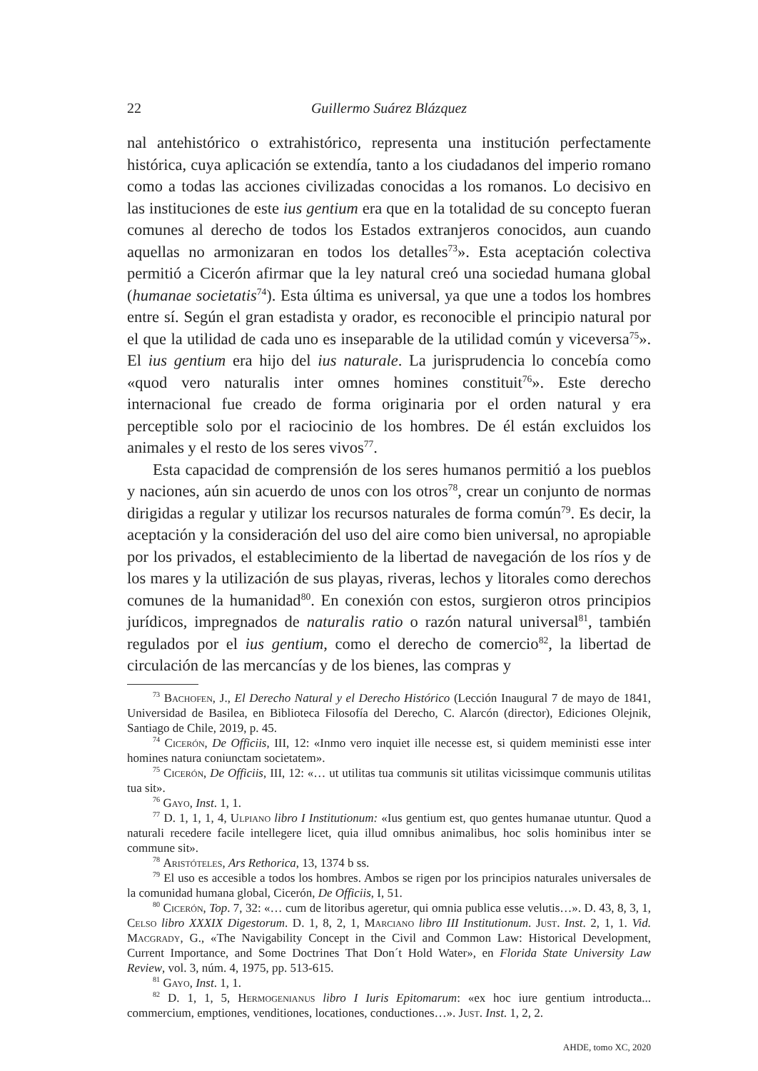22 Guillermo Suárez Blázquez
nal antehistórico o extrahistórico, representa una institución perfectamente histórica, cuya aplicación se extendía, tanto a los ciudadanos del imperio romano como a todas las acciones civilizadas conocidas a los romanos. Lo decisivo en las instituciones de este ius gentium era que en la totalidad de su concepto fueran comunes al derecho de todos los Estados extranjeros conocidos, aun cuando aquellas no armonizaran en todos los detalles<sup>73</sup>». Esta aceptación colectiva permitió a Cicerón afirmar que la ley natural creó una sociedad humana global (humanae societatis<sup>74</sup>). Esta última es universal, ya que une a todos los hombres entre sí. Según el gran estadista y orador, es reconocible el principio natural por el que la utilidad de cada uno es inseparable de la utilidad común y viceversa<sup>75</sup>». El ius gentium era hijo del ius naturale. La jurisprudencia lo concebía como «quod vero naturalis inter omnes homines constituit<sup>76</sup>». Este derecho internacional fue creado de forma originaria por el orden natural y era perceptible solo por el raciocinio de los hombres. De él están excluidos los animales y el resto de los seres vivos<sup>77</sup>.
Esta capacidad de comprensión de los seres humanos permitió a los pueblos y naciones, aún sin acuerdo de unos con los otros<sup>78</sup>, crear un conjunto de normas dirigidas a regular y utilizar los recursos naturales de forma común<sup>79</sup>. Es decir, la aceptación y la consideración del uso del aire como bien universal, no apropiable por los privados, el establecimiento de la libertad de navegación de los ríos y de los mares y la utilización de sus playas, riveras, lechos y litorales como derechos comunes de la humanidad<sup>80</sup>. En conexión con estos, surgieron otros principios jurídicos, impregnados de naturalis ratio o razón natural universal<sup>81</sup>, también regulados por el ius gentium, como el derecho de comercio<sup>82</sup>, la libertad de circulación de las mercancías y de los bienes, las compras y
<sup>73</sup> Bachofen, J., El Derecho Natural y el Derecho Histórico (Lección Inaugural 7 de mayo de 1841, Universidad de Basilea, en Biblioteca Filosofía del Derecho, C. Alarcón (director), Ediciones Olejnik, Santiago de Chile, 2019, p. 45.
<sup>74</sup> Cicerón, De Officiis, III, 12: «Inmo vero inquiet ille necesse est, si quidem meministi esse inter homines natura coniunctam societatem».
<sup>75</sup> Cicerón, De Officiis, III, 12: «… ut utilitas tua communis sit utilitas vicissimque communis utilitas tua sit».
<sup>76</sup> Gayo, Inst. 1, 1.
<sup>77</sup> D. 1, 1, 1, 4, Ulpiano libro I Institutionum: «Ius gentium est, quo gentes humanae utuntur. Quod a naturali recedere facile intellegere licet, quia illud omnibus animalibus, hoc solis hominibus inter se commune sit».
<sup>78</sup> Aristóteles, Ars Rethorica, 13, 1374 b ss.
<sup>79</sup> El uso es accesible a todos los hombres. Ambos se rigen por los principios naturales universales de la comunidad humana global, Cicerón, De Officiis, I, 51.
<sup>80</sup> Cicerón, Top. 7, 32: «… cum de litoribus ageretur, qui omnia publica esse velutis…». D. 43, 8, 3, 1, Celso libro XXXIX Digestorum. D. 1, 8, 2, 1, Marciano libro III Institutionum. Just. Inst. 2, 1, 1. Vid. Macgrady, G., «The Navigability Concept in the Civil and Common Law: Historical Development, Current Importance, and Some Doctrines That Don´t Hold Water», en Florida State University Law Review, vol. 3, núm. 4, 1975, pp. 513-615.
<sup>81</sup> Gayo, Inst. 1, 1.
<sup>82</sup> D. 1, 1, 5, Hermogenianus libro I Iuris Epitomarum: «ex hoc iure gentium introducta... commercium, emptiones, venditiones, locationes, conductiones…». Just. Inst. 1, 2, 2.
AHDE, tomo XC, 2020